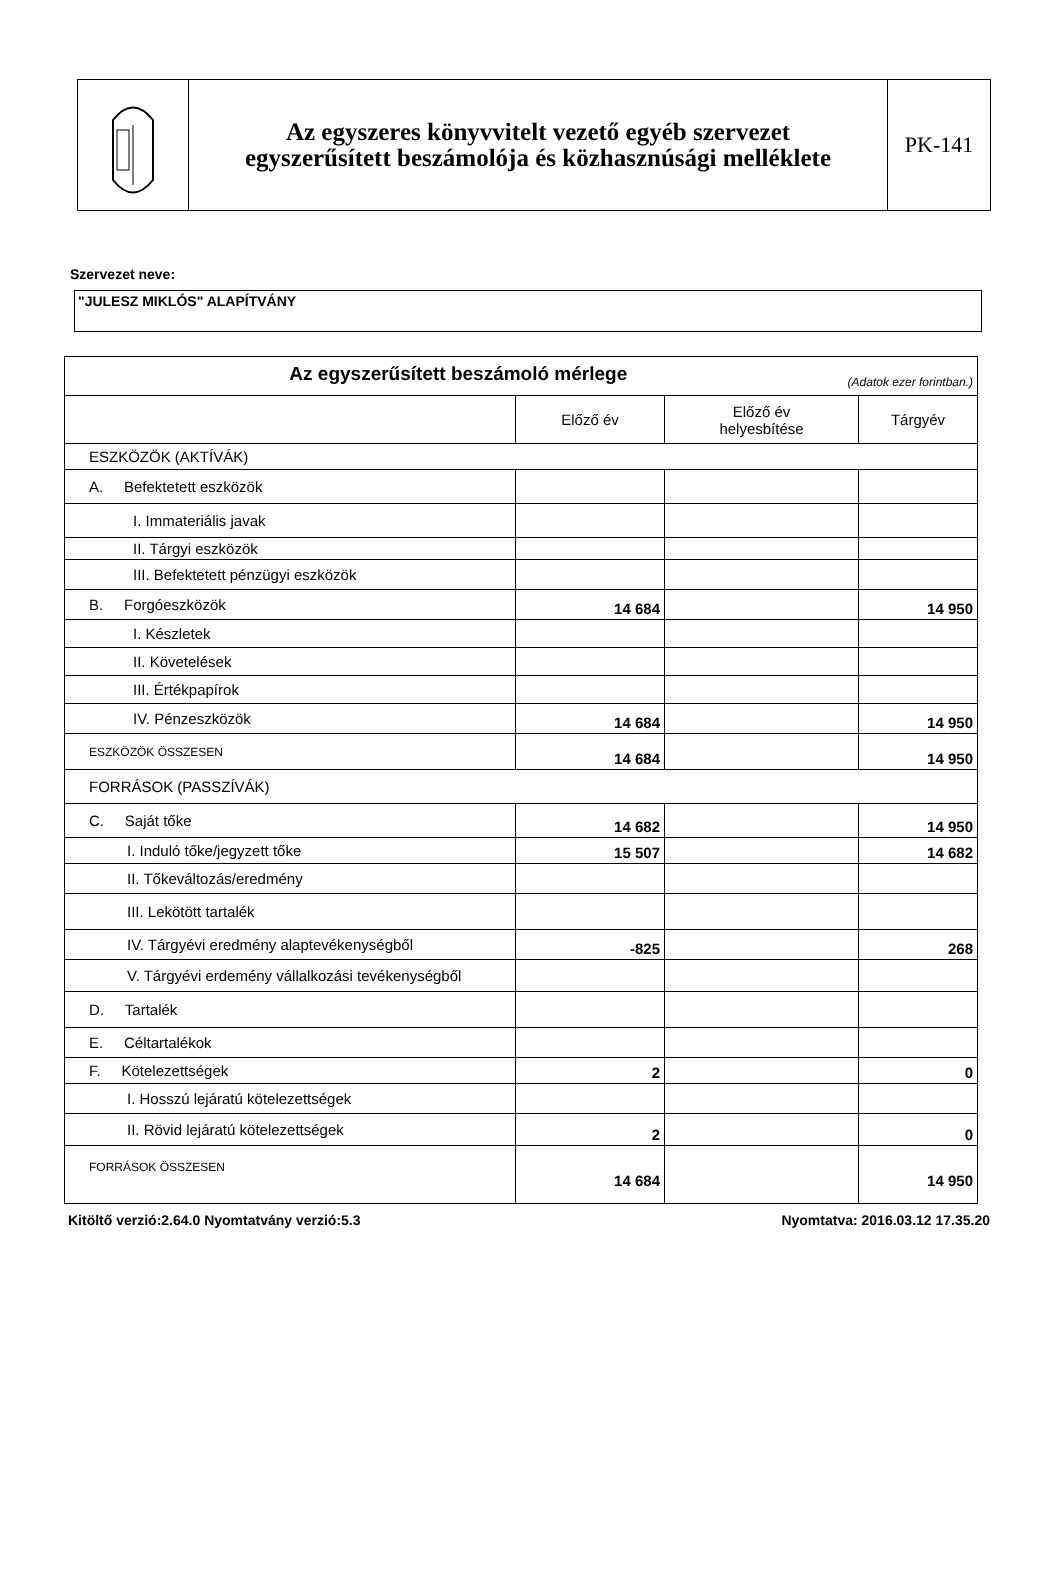Az egyszeres könyvvitelt vezető egyéb szervezet
egyszerűsített beszámolója és közhasznúsági melléklete
PK-141
Szervezet neve:
"JULESZ MIKLÓS" ALAPÍTVÁNY
| Az egyszerűsített beszámoló mérlege (Adatok ezer forintban.) | | | |
| | Előző év | Előző év helyesbítése | Tárgyév |
| ESZKÖZÖK (AKTÍVÁK) | | | |
| A. Befektetett eszközök | | | |
| I. Immateriális javak | | | |
| II. Tárgyi eszközök | | | |
| III. Befektetett pénzügyi eszközök | | | |
| B. Forgóeszközök | 14 684 | | 14 950 |
| I. Készletek | | | |
| II. Követelések | | | |
| III. Értékpapírok | | | |
| IV. Pénzeszközök | 14 684 | | 14 950 |
| ESZKÖZÖK ÖSSZESEN | 14 684 | | 14 950 |
| FORRÁSOK (PASSZÍVÁK) | | | |
| C. Saját tőke | 14 682 | | 14 950 |
| I. Induló tőke/jegyzett tőke | 15 507 | | 14 682 |
| II. Tőkeváltozás/eredmény | | | |
| III. Lekötött tartalék | | | |
| IV. Tárgyévi eredmény alaptevékenységből | -825 | | 268 |
| V. Tárgyévi erdemény vállalkozási tevékenységből | | | |
| D. Tartalék | | | |
| E. Céltartalékok | | | |
| F. Kötelezettségek | 2 | | 0 |
| I. Hosszú lejáratú kötelezettségek | | | |
| II. Rövid lejáratú kötelezettségek | 2 | | 0 |
| FORRÁSOK ÖSSZESEN | 14 684 | | 14 950 |
Kitöltő verzió:2.64.0 Nyomtatvány verzió:5.3 Nyomtatva: 2016.03.12 17.35.20